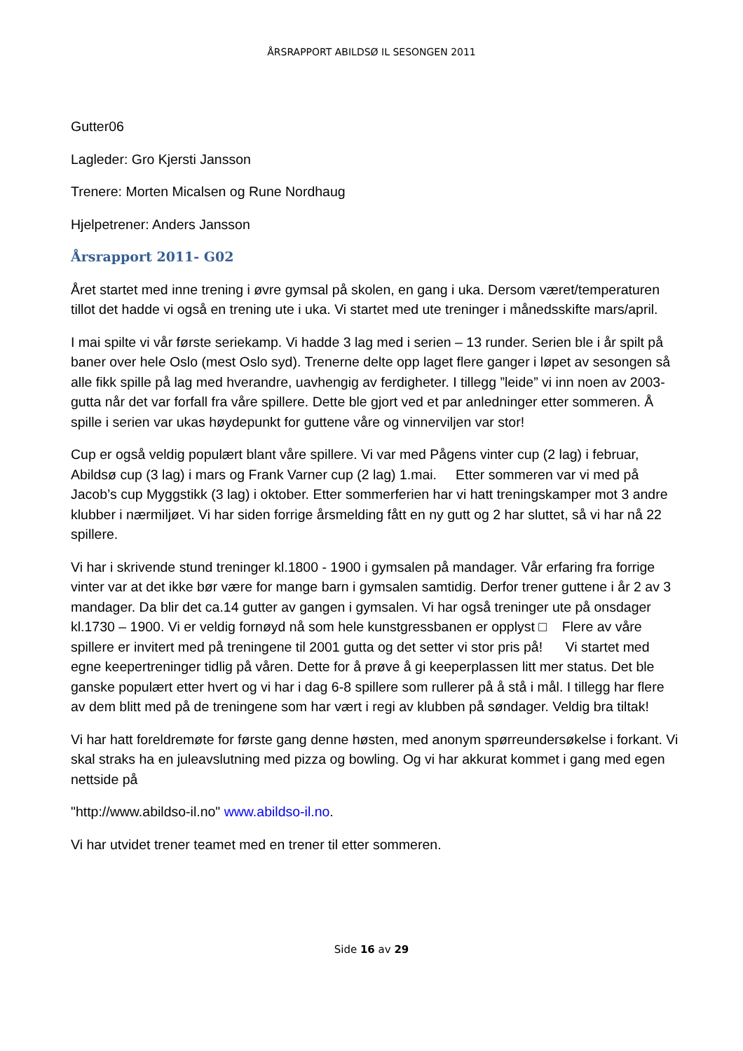ÅRSRAPPORT ABILDSØ IL SESONGEN 2011
Gutter06
Lagleder: Gro Kjersti Jansson
Trenere: Morten Micalsen og Rune Nordhaug
Hjelpetrener: Anders Jansson
Årsrapport 2011- G02
Året startet med inne trening i øvre gymsal på skolen, en gang i uka. Dersom været/temperaturen tillot det hadde vi også en trening ute i uka. Vi startet med ute treninger i månedsskifte mars/april.
I mai spilte vi vår første seriekamp. Vi hadde 3 lag med i serien – 13 runder. Serien ble i år spilt på baner over hele Oslo (mest Oslo syd). Trenerne delte opp laget flere ganger i løpet av sesongen så alle fikk spille på lag med hverandre, uavhengig av ferdigheter. I tillegg ”leide” vi inn noen av 2003-gutta når det var forfall fra våre spillere. Dette ble gjort ved et par anledninger etter sommeren. Å spille i serien var ukas høydepunkt for guttene våre og vinnerviljen var stor!
Cup er også veldig populært blant våre spillere. Vi var med Pågens vinter cup (2 lag) i februar, Abildsø cup (3 lag) i mars og Frank Varner cup (2 lag) 1.mai. Etter sommeren var vi med på Jacob’s cup Myggstikk (3 lag) i oktober. Etter sommerferien har vi hatt treningskamper mot 3 andre klubber i nærmiljøet. Vi har siden forrige årsmelding fått en ny gutt og 2 har sluttet, så vi har nå 22 spillere.
Vi har i skrivende stund treninger kl.1800 - 1900 i gymsalen på mandager. Vår erfaring fra forrige vinter var at det ikke bør være for mange barn i gymsalen samtidig. Derfor trener guttene i år 2 av 3 mandager. Da blir det ca.14 gutter av gangen i gymsalen. Vi har også treninger ute på onsdager kl.1730 – 1900. Vi er veldig fornøyd nå som hele kunstgressbanen er opplyst □ Flere av våre spillere er invitert med på treningene til 2001 gutta og det setter vi stor pris på! Vi startet med egne keepertreninger tidlig på våren. Dette for å prøve å gi keeperplassen litt mer status. Det ble ganske populært etter hvert og vi har i dag 6-8 spillere som rullerer på å stå i mål. I tillegg har flere av dem blitt med på de treningene som har vært i regi av klubben på søndager. Veldig bra tiltak!
Vi har hatt foreldremøte for første gang denne høsten, med anonym spørreundersøkelse i forkant. Vi skal straks ha en juleavslutning med pizza og bowling. Og vi har akkurat kommet i gang med egen nettside på
"http://www.abildso-il.no" www.abildso-il.no.
Vi har utvidet trener teamet med en trener til etter sommeren.
Side 16 av 29